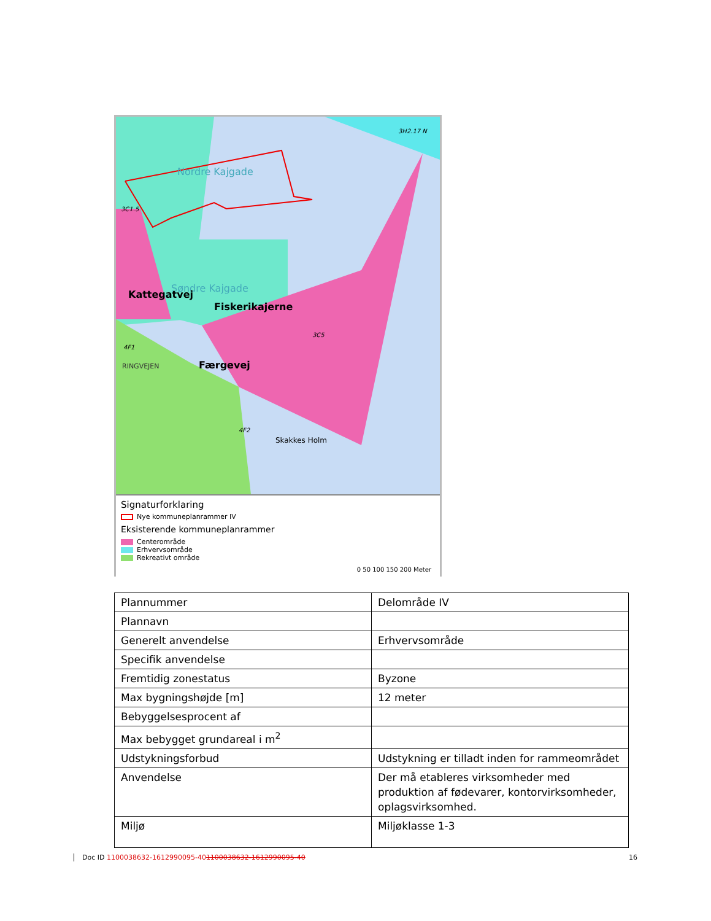3C1.5
3H2.17 N
Nordre Kajgade
Søndre Kajgade
Kattegatvej
Fiskerikajerne
3C5
4F1
RINGVEJEN Færgevej
4F2
Skakkes Holm
Signaturforklaring
Nye kommuneplanrammer IV
Eksisterende kommuneplanrammer
Centerområde
Erhvervsområde
Rekreativt område
0 50 100 150 200 Meter
| Plannummer | Delområde IV |
| Plannavn | |
| Generelt anvendelse | Erhvervsområde |
| Specifik anvendelse | |
| Fremtidig zonestatus | Byzone |
| Max bygningshøjde [m] | 12 meter |
| Bebyggelsesprocent af | |
| Max bebygget grundareal i m<sup>2</sup> | |
| Udstykningsforbud | Udstykning er tilladt inden for rammeområdet |
| Anvendelse | Der må etableres virksomheder med produktion af fødevarer, kontorvirksomheder, oplagsvirksomhed. |
| Miljø | Miljøklasse 1-3 |
Doc ID 1100038632-1612990095-401100038632-1612990095-40 16